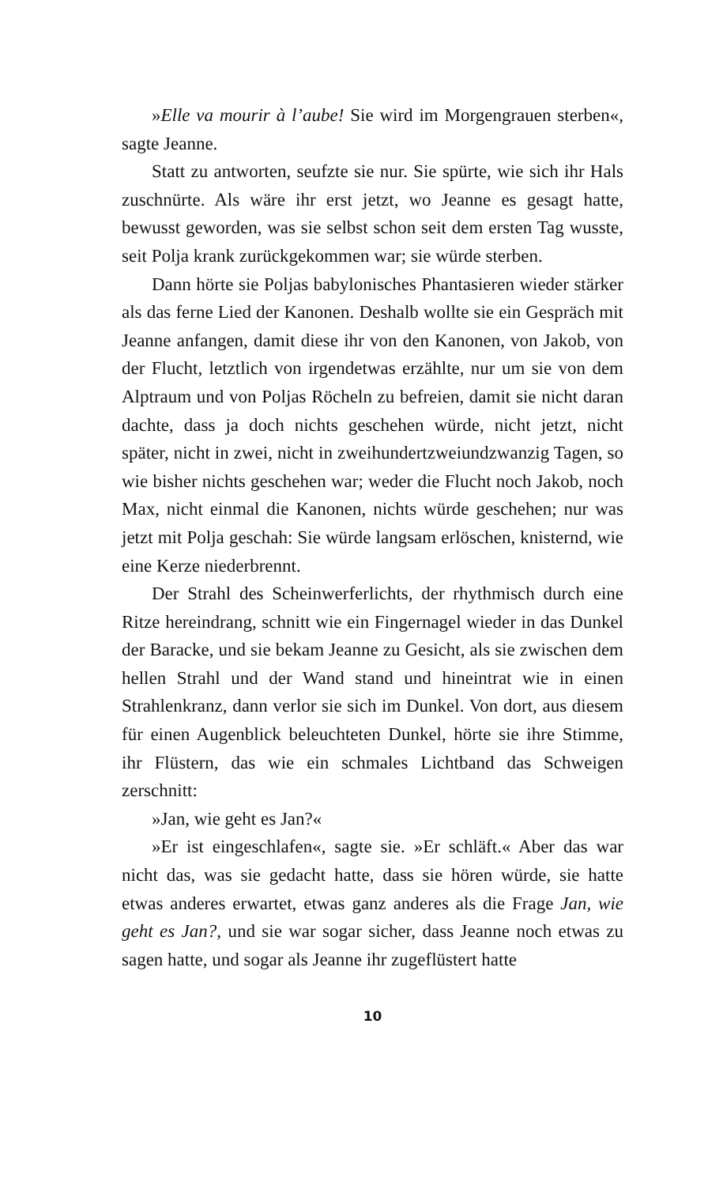»Elle va mourir à l’aube! Sie wird im Morgengrauen sterben«, sagte Jeanne.
Statt zu antworten, seufzte sie nur. Sie spürte, wie sich ihr Hals zuschnürte. Als wäre ihr erst jetzt, wo Jeanne es gesagt hatte, bewusst geworden, was sie selbst schon seit dem ersten Tag wusste, seit Polja krank zurückgekommen war; sie würde sterben.
Dann hörte sie Poljas babylonisches Phantasieren wieder stärker als das ferne Lied der Kanonen. Deshalb wollte sie ein Gespräch mit Jeanne anfangen, damit diese ihr von den Kanonen, von Jakob, von der Flucht, letztlich von irgendetwas erzählte, nur um sie von dem Alptraum und von Poljas Röcheln zu befreien, damit sie nicht daran dachte, dass ja doch nichts geschehen würde, nicht jetzt, nicht später, nicht in zwei, nicht in zweihundertzweiundzwanzig Tagen, so wie bisher nichts geschehen war; weder die Flucht noch Jakob, noch Max, nicht einmal die Kanonen, nichts würde geschehen; nur was jetzt mit Polja geschah: Sie würde langsam erlöschen, knisternd, wie eine Kerze niederbrennt.
Der Strahl des Scheinwerferlichts, der rhythmisch durch eine Ritze hereindrang, schnitt wie ein Fingernagel wieder in das Dunkel der Baracke, und sie bekam Jeanne zu Gesicht, als sie zwischen dem hellen Strahl und der Wand stand und hineintrat wie in einen Strahlenkranz, dann verlor sie sich im Dunkel. Von dort, aus diesem für einen Augenblick beleuchteten Dunkel, hörte sie ihre Stimme, ihr Flüstern, das wie ein schmales Lichtband das Schweigen zerschnitt:
»Jan, wie geht es Jan?«
»Er ist eingeschlafen«, sagte sie. »Er schläft.« Aber das war nicht das, was sie gedacht hatte, dass sie hören würde, sie hatte etwas anderes erwartet, etwas ganz anderes als die Frage Jan, wie geht es Jan?, und sie war sogar sicher, dass Jeanne noch etwas zu sagen hatte, und sogar als Jeanne ihr zugeflüstert hatte
10